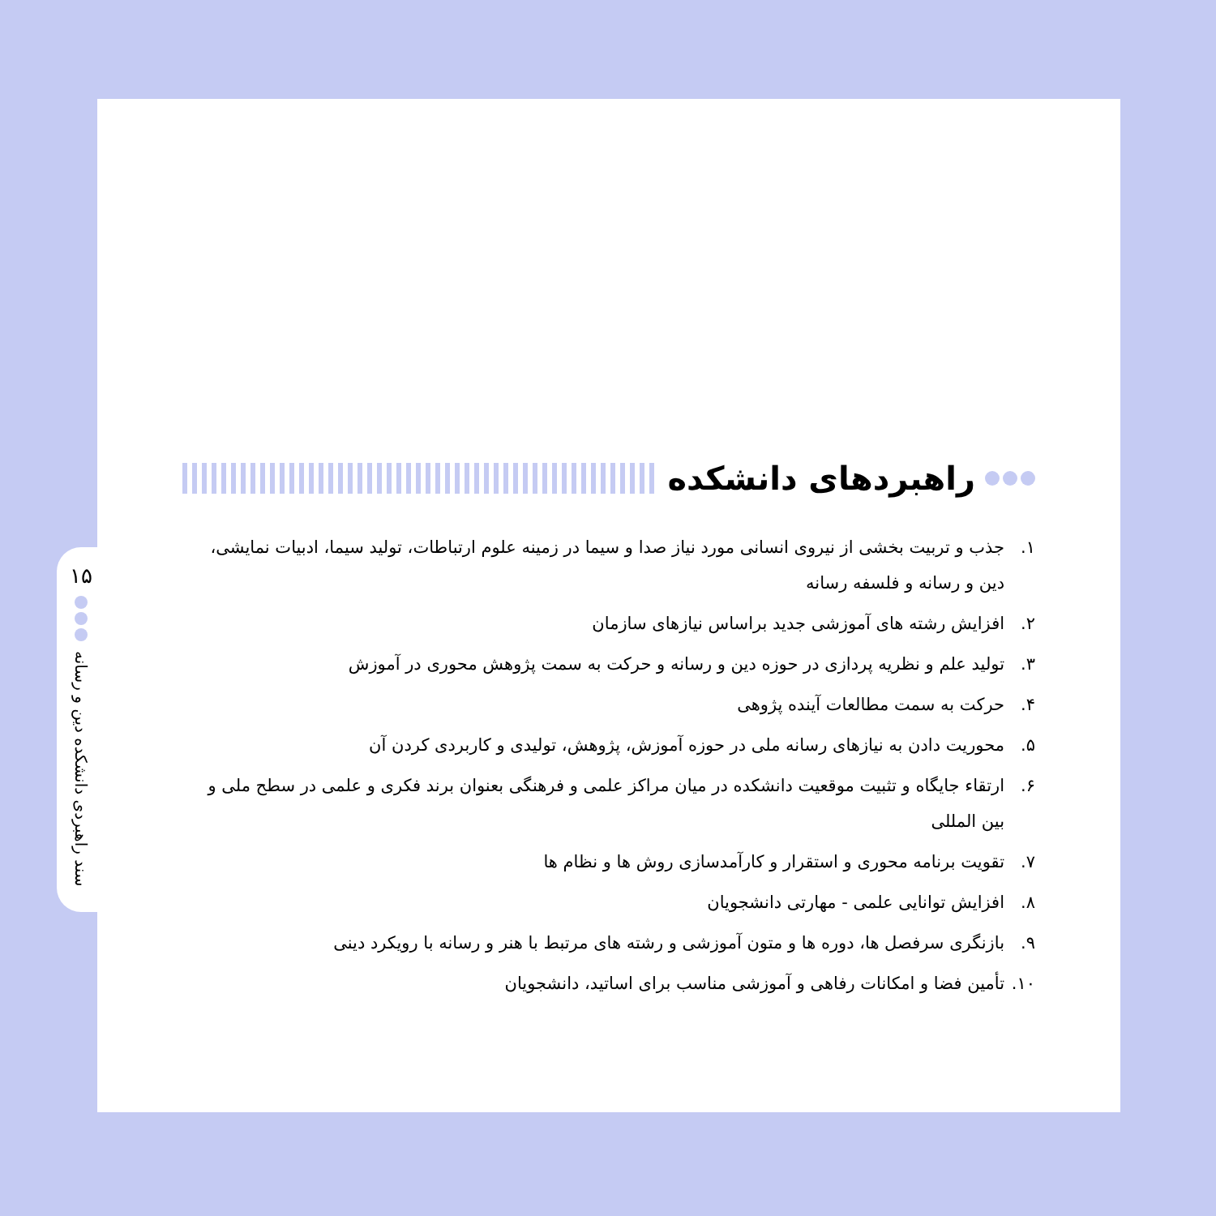۱۵
سند راهبردی دانشکده دین و رسانه
راهبردهای دانشکده
۱. جذب و تربیت بخشی از نیروی انسانی مورد نیاز صدا و سیما در زمینه علوم ارتباطات، تولید سیما، ادبیات نمایشی، دین و رسانه و فلسفه رسانه
۲. افزایش رشته های آموزشی جدید براساس نیازهای سازمان
۳. تولید علم و نظریه پردازی در حوزه دین و رسانه و حرکت به سمت پژوهش محوری در آموزش
۴. حرکت به سمت مطالعات آینده پژوهی
۵. محوریت دادن به نیازهای رسانه ملی در حوزه آموزش، پژوهش، تولیدی و کاربردی کردن آن
۶. ارتقاء جایگاه و تثبیت موقعیت دانشکده در میان مراکز علمی و فرهنگی بعنوان برند فکری و علمی در سطح ملی و بین المللی
۷. تقویت برنامه محوری و استقرار و کارآمدسازی روش ها و نظام ها
۸. افزایش توانایی علمی - مهارتی دانشجویان
۹. بازنگری سرفصل ها، دوره ها و متون آموزشی و رشته های مرتبط با هنر و رسانه با رویکرد دینی
۱۰. تأمین فضا و امکانات رفاهی و آموزشی مناسب برای اساتید، دانشجویان